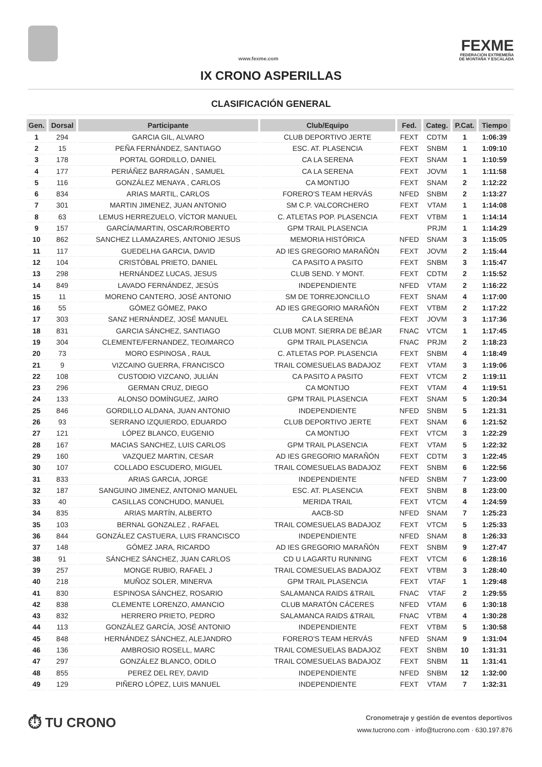www.fexme.com
FEXME
FEDERACIÓN EXTREMEÑA
DE MONTAÑA Y ESCALADA
IX CRONO ASPERILLAS
CLASIFICACIÓN GENERAL
| Gen. | Dorsal | Participante | Club/Equipo | Fed. | Categ. | P.Cat. | Tiempo |
| --- | --- | --- | --- | --- | --- | --- | --- |
| 1 | 294 | GARCIA GIL, ALVARO | CLUB DEPORTIVO JERTE | FEXT | CDTM | 1 | 1:06:39 |
| 2 | 15 | PEÑA FERNÁNDEZ, SANTIAGO | ESC. AT. PLASENCIA | FEXT | SNBM | 1 | 1:09:10 |
| 3 | 178 | PORTAL GORDILLO, DANIEL | CA LA SERENA | FEXT | SNAM | 1 | 1:10:59 |
| 4 | 177 | PERIÁÑEZ BARRAGÁN , SAMUEL | CA LA SERENA | FEXT | JOVM | 1 | 1:11:58 |
| 5 | 116 | GONZÁLEZ MENAYA , CARLOS | CA MONTIJO | FEXT | SNAM | 2 | 1:12:22 |
| 6 | 834 | ARIAS MARTIL, CARLOS | FORERO'S TEAM HERVÁS | NFED | SNBM | 2 | 1:13:27 |
| 7 | 301 | MARTIN JIMENEZ, JUAN ANTONIO | SM C.P. VALCORCHERO | FEXT | VTAM | 1 | 1:14:08 |
| 8 | 63 | LEMUS HERREZUELO, VÍCTOR MANUEL | C. ATLETAS POP. PLASENCIA | FEXT | VTBM | 1 | 1:14:14 |
| 9 | 157 | GARCÍA/MARTIN, OSCAR/ROBERTO | GPM TRAIL PLASENCIA | | PRJM | 1 | 1:14:29 |
| 10 | 862 | SANCHEZ LLAMAZARES, ANTONIO JESUS | MEMORIA HISTÓRICA | NFED | SNAM | 3 | 1:15:05 |
| 11 | 117 | GUEDELHA GARCIA, DAVID | AD IES GREGORIO MARAÑÓN | FEXT | JOVM | 2 | 1:15:44 |
| 12 | 104 | CRISTÓBAL PRIETO, DANIEL | CA PASITO A PASITO | FEXT | SNBM | 3 | 1:15:47 |
| 13 | 298 | HERNÁNDEZ LUCAS, JESUS | CLUB SEND. Y MONT. | FEXT | CDTM | 2 | 1:15:52 |
| 14 | 849 | LAVADO FERNÁNDEZ, JESÚS | INDEPENDIENTE | NFED | VTAM | 2 | 1:16:22 |
| 15 | 11 | MORENO CANTERO, JOSÉ ANTONIO | SM DE TORREJONCILLO | FEXT | SNAM | 4 | 1:17:00 |
| 16 | 55 | GÓMEZ GÓMEZ, PAKO | AD IES GREGORIO MARAÑÓN | FEXT | VTBM | 2 | 1:17:22 |
| 17 | 303 | SANZ HERNÁNDEZ, JOSÉ MANUEL | CA LA SERENA | FEXT | JOVM | 3 | 1:17:36 |
| 18 | 831 | GARCIA SÁNCHEZ, SANTIAGO | CLUB MONT. SIERRA DE BÉJAR | FNAC | VTCM | 1 | 1:17:45 |
| 19 | 304 | CLEMENTE/FERNANDEZ, TEO/MARCO | GPM TRAIL PLASENCIA | FNAC | PRJM | 2 | 1:18:23 |
| 20 | 73 | MORO ESPINOSA , RAUL | C. ATLETAS POP. PLASENCIA | FEXT | SNBM | 4 | 1:18:49 |
| 21 | 9 | VIZCAINO GUERRA, FRANCISCO | TRAIL COMESUELAS BADAJOZ | FEXT | VTAM | 3 | 1:19:06 |
| 22 | 108 | CUSTODIO VIZCANO, JULIÁN | CA PASITO A PASITO | FEXT | VTCM | 2 | 1:19:11 |
| 23 | 296 | GERMAN CRUZ, DIEGO | CA MONTIJO | FEXT | VTAM | 4 | 1:19:51 |
| 24 | 133 | ALONSO DOMÍNGUEZ, JAIRO | GPM TRAIL PLASENCIA | FEXT | SNAM | 5 | 1:20:34 |
| 25 | 846 | GORDILLO ALDANA, JUAN ANTONIO | INDEPENDIENTE | NFED | SNBM | 5 | 1:21:31 |
| 26 | 93 | SERRANO IZQUIERDO, EDUARDO | CLUB DEPORTIVO JERTE | FEXT | SNAM | 6 | 1:21:52 |
| 27 | 121 | LÓPEZ BLANCO, EUGENIO | CA MONTIJO | FEXT | VTCM | 3 | 1:22:29 |
| 28 | 167 | MACIAS SANCHEZ, LUIS CARLOS | GPM TRAIL PLASENCIA | FEXT | VTAM | 5 | 1:22:32 |
| 29 | 160 | VAZQUEZ MARTIN, CESAR | AD IES GREGORIO MARAÑÓN | FEXT | CDTM | 3 | 1:22:45 |
| 30 | 107 | COLLADO ESCUDERO, MIGUEL | TRAIL COMESUELAS BADAJOZ | FEXT | SNBM | 6 | 1:22:56 |
| 31 | 833 | ARIAS GARCIA, JORGE | INDEPENDIENTE | NFED | SNBM | 7 | 1:23:00 |
| 32 | 187 | SANGUINO JIMENEZ, ANTONIO MANUEL | ESC. AT. PLASENCIA | FEXT | SNBM | 8 | 1:23:00 |
| 33 | 40 | CASILLAS CONCHUDO, MANUEL | MERIDA TRAIL | FEXT | VTCM | 4 | 1:24:59 |
| 34 | 835 | ARIAS MARTÍN, ALBERTO | AACB-SD | NFED | SNAM | 7 | 1:25:23 |
| 35 | 103 | BERNAL GONZALEZ , RAFAEL | TRAIL COMESUELAS BADAJOZ | FEXT | VTCM | 5 | 1:25:33 |
| 36 | 844 | GONZÁLEZ CASTUERA, LUIS FRANCISCO | INDEPENDIENTE | NFED | SNAM | 8 | 1:26:33 |
| 37 | 148 | GÓMEZ JARA, RICARDO | AD IES GREGORIO MARAÑÓN | FEXT | SNBM | 9 | 1:27:47 |
| 38 | 91 | SÁNCHEZ SÁNCHEZ, JUAN CARLOS | CD U LAGARTU RUNNING | FEXT | VTCM | 6 | 1:28:16 |
| 39 | 257 | MONGE RUBIO, RAFAEL J | TRAIL COMESUELAS BADAJOZ | FEXT | VTBM | 3 | 1:28:40 |
| 40 | 218 | MUÑOZ SOLER, MINERVA | GPM TRAIL PLASENCIA | FEXT | VTAF | 1 | 1:29:48 |
| 41 | 830 | ESPINOSA SÁNCHEZ, ROSARIO | SALAMANCA RAIDS &TRAIL | FNAC | VTAF | 2 | 1:29:55 |
| 42 | 838 | CLEMENTE LORENZO, AMANCIO | CLUB MARATÓN CÁCERES | NFED | VTAM | 6 | 1:30:18 |
| 43 | 832 | HERRERO PRIETO, PEDRO | SALAMANCA RAIDS &TRAIL | FNAC | VTBM | 4 | 1:30:28 |
| 44 | 113 | GONZÁLEZ GARCÍA, JOSÉ ANTONIO | INDEPENDIENTE | FEXT | VTBM | 5 | 1:30:58 |
| 45 | 848 | HERNÁNDEZ SÁNCHEZ, ALEJANDRO | FORERO'S TEAM HERVÁS | NFED | SNAM | 9 | 1:31:04 |
| 46 | 136 | AMBROSIO ROSELL, MARC | TRAIL COMESUELAS BADAJOZ | FEXT | SNBM | 10 | 1:31:31 |
| 47 | 297 | GONZÁLEZ BLANCO, ODILO | TRAIL COMESUELAS BADAJOZ | FEXT | SNBM | 11 | 1:31:41 |
| 48 | 855 | PEREZ DEL REY, DAVID | INDEPENDIENTE | NFED | SNBM | 12 | 1:32:00 |
| 49 | 129 | PIÑERO LÓPEZ, LUIS MANUEL | INDEPENDIENTE | FEXT | VTAM | 7 | 1:32:31 |
⏱ TU CRONO
Cronometraje y gestión de eventos deportivos
www.tucrono.com · info@tucrono.com · 630.197.876